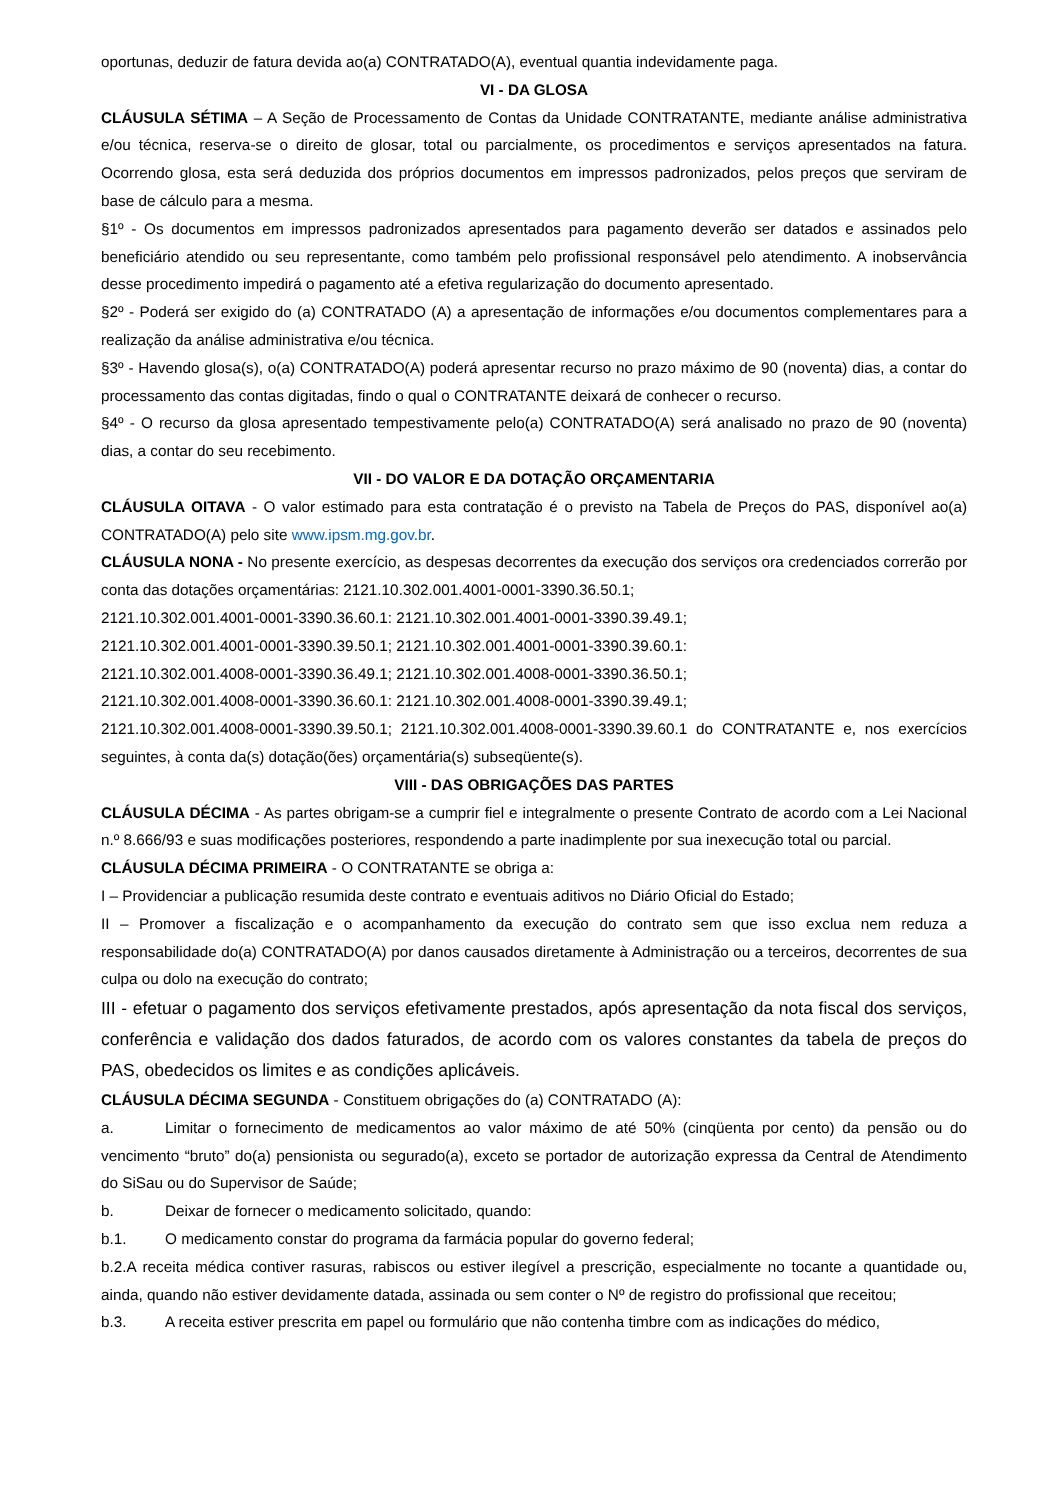oportunas, deduzir de fatura devida ao(a) CONTRATADO(A), eventual quantia indevidamente paga.
VI - DA GLOSA
CLÁUSULA SÉTIMA – A Seção de Processamento de Contas da Unidade CONTRATANTE, mediante análise administrativa e/ou técnica, reserva-se o direito de glosar, total ou parcialmente, os procedimentos e serviços apresentados na fatura. Ocorrendo glosa, esta será deduzida dos próprios documentos em impressos padronizados, pelos preços que serviram de base de cálculo para a mesma.
§1º - Os documentos em impressos padronizados apresentados para pagamento deverão ser datados e assinados pelo beneficiário atendido ou seu representante, como também pelo profissional responsável pelo atendimento. A inobservância desse procedimento impedirá o pagamento até a efetiva regularização do documento apresentado.
§2º - Poderá ser exigido do (a) CONTRATADO (A) a apresentação de informações e/ou documentos complementares para a realização da análise administrativa e/ou técnica.
§3º - Havendo glosa(s), o(a) CONTRATADO(A) poderá apresentar recurso no prazo máximo de 90 (noventa) dias, a contar do processamento das contas digitadas, findo o qual o CONTRATANTE deixará de conhecer o recurso.
§4º - O recurso da glosa apresentado tempestivamente pelo(a) CONTRATADO(A) será analisado no prazo de 90 (noventa) dias, a contar do seu recebimento.
VII - DO VALOR E DA DOTAÇÃO ORÇAMENTARIA
CLÁUSULA OITAVA - O valor estimado para esta contratação é o previsto na Tabela de Preços do PAS, disponível ao(a) CONTRATADO(A) pelo site www.ipsm.mg.gov.br.
CLÁUSULA NONA - No presente exercício, as despesas decorrentes da execução dos serviços ora credenciados correrão por conta das dotações orçamentárias: 2121.10.302.001.4001-0001-3390.36.50.1;
2121.10.302.001.4001-0001-3390.36.60.1: 2121.10.302.001.4001-0001-3390.39.49.1;
2121.10.302.001.4001-0001-3390.39.50.1; 2121.10.302.001.4001-0001-3390.39.60.1:
2121.10.302.001.4008-0001-3390.36.49.1; 2121.10.302.001.4008-0001-3390.36.50.1;
2121.10.302.001.4008-0001-3390.36.60.1: 2121.10.302.001.4008-0001-3390.39.49.1;
2121.10.302.001.4008-0001-3390.39.50.1; 2121.10.302.001.4008-0001-3390.39.60.1 do CONTRATANTE e, nos exercícios seguintes, à conta da(s) dotação(ões) orçamentária(s) subseqüente(s).
VIII - DAS OBRIGAÇÕES DAS PARTES
CLÁUSULA DÉCIMA - As partes obrigam-se a cumprir fiel e integralmente o presente Contrato de acordo com a Lei Nacional n.º 8.666/93 e suas modificações posteriores, respondendo a parte inadimplente por sua inexecução total ou parcial.
CLÁUSULA DÉCIMA PRIMEIRA - O CONTRATANTE se obriga a:
I – Providenciar a publicação resumida deste contrato e eventuais aditivos no Diário Oficial do Estado;
II – Promover a fiscalização e o acompanhamento da execução do contrato sem que isso exclua nem reduza a responsabilidade do(a) CONTRATADO(A) por danos causados diretamente à Administração ou a terceiros, decorrentes de sua culpa ou dolo na execução do contrato;
III - efetuar o pagamento dos serviços efetivamente prestados, após apresentação da nota fiscal dos serviços, conferência e validação dos dados faturados, de acordo com os valores constantes da tabela de preços do PAS, obedecidos os limites e as condições aplicáveis.
CLÁUSULA DÉCIMA SEGUNDA - Constituem obrigações do (a) CONTRATADO (A):
a. Limitar o fornecimento de medicamentos ao valor máximo de até 50% (cinqüenta por cento) da pensão ou do vencimento “bruto” do(a) pensionista ou segurado(a), exceto se portador de autorização expressa da Central de Atendimento do SiSau ou do Supervisor de Saúde;
b. Deixar de fornecer o medicamento solicitado, quando:
b.1. O medicamento constar do programa da farmácia popular do governo federal;
b.2.A receita médica contiver rasuras, rabiscos ou estiver ilegível a prescrição, especialmente no tocante a quantidade ou, ainda, quando não estiver devidamente datada, assinada ou sem conter o Nº de registro do profissional que receitou;
b.3. A receita estiver prescrita em papel ou formulário que não contenha timbre com as indicações do médico,